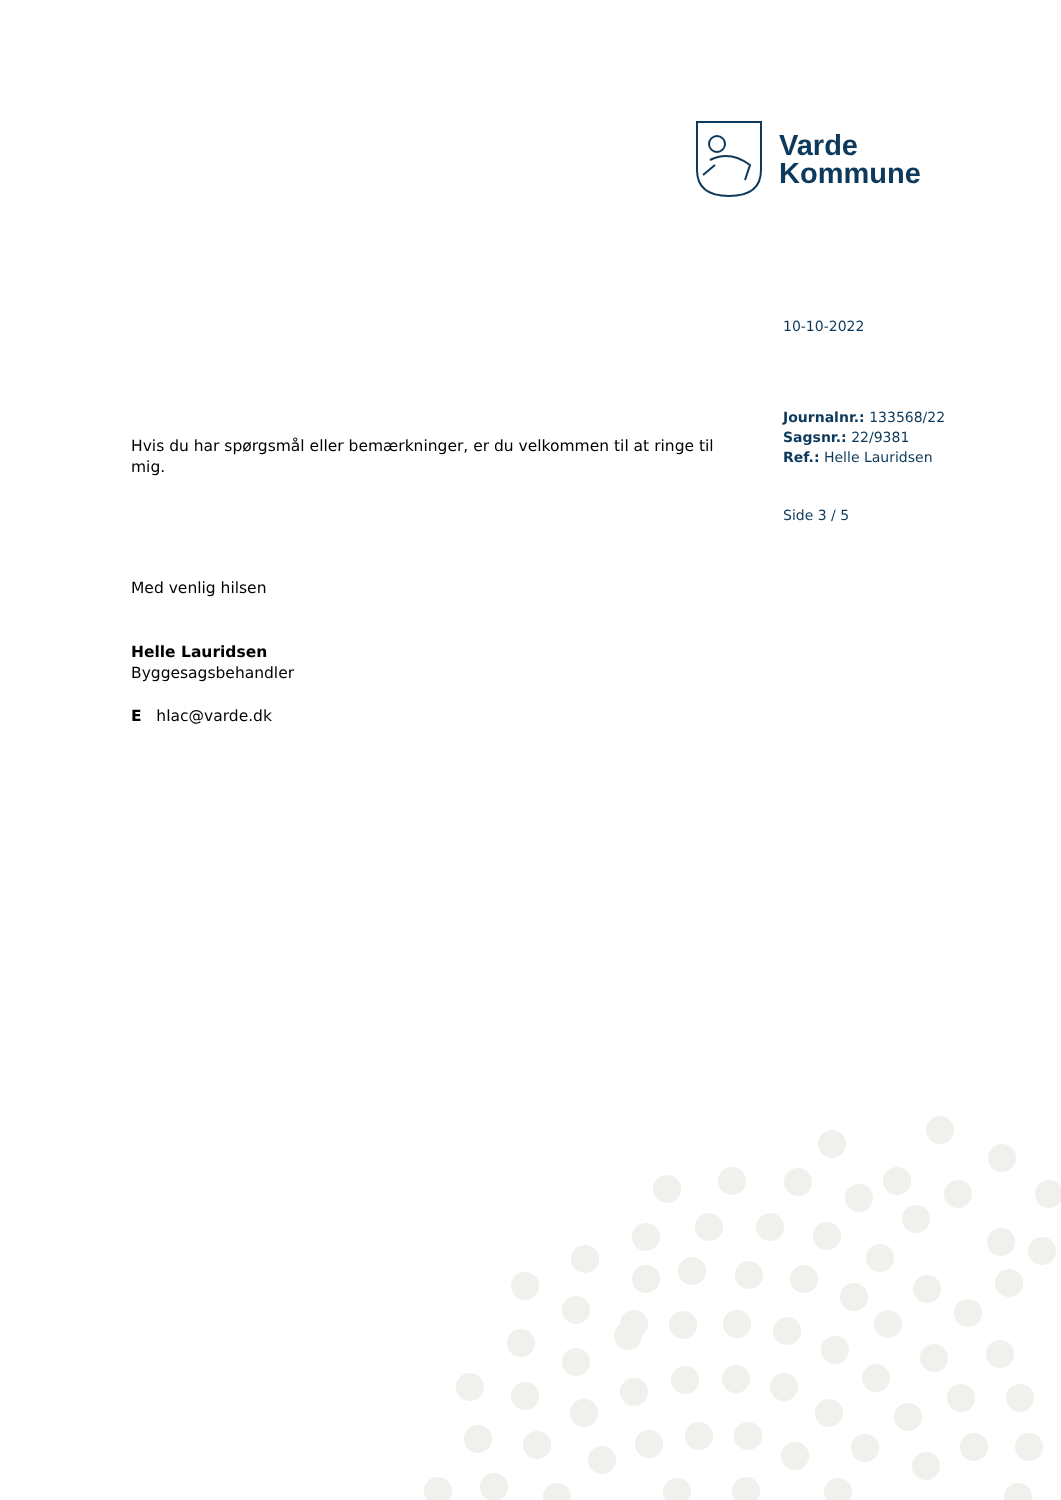Varde
Kommune
10-10-2022
Journalnr.: 133568/22
Sagsnr.: 22/9381
Ref.: Helle Lauridsen
Side 3 / 5
Hvis du har spørgsmål eller bemærkninger, er du velkommen til at ringe til mig.
Med venlig hilsen
Helle Lauridsen
Byggesagsbehandler
E hlac@varde.dk